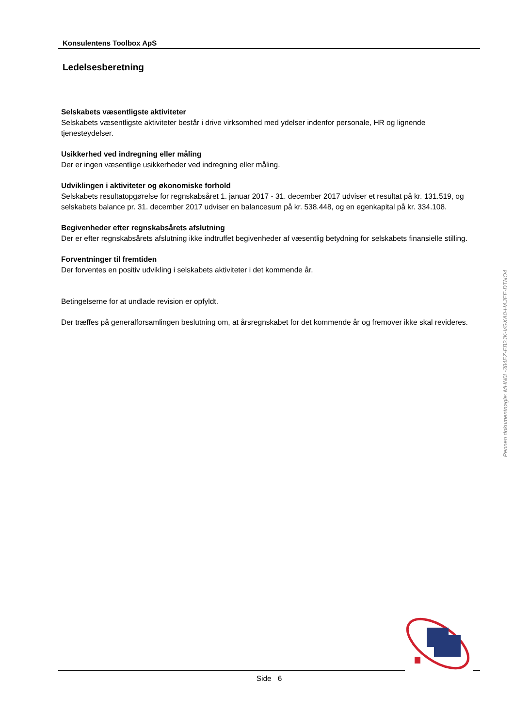Konsulentens Toolbox ApS
Ledelsesberetning
Selskabets væsentligste aktiviteter
Selskabets væsentligste aktiviteter består i drive virksomhed med ydelser indenfor personale, HR og lignende tjenesteydelser.
Usikkerhed ved indregning eller måling
Der er ingen væsentlige usikkerheder ved indregning eller måling.
Udviklingen i aktiviteter og økonomiske forhold
Selskabets resultatopgørelse for regnskabsåret 1. januar 2017 - 31. december 2017 udviser et resultat på kr. 131.519, og selskabets balance pr. 31. december 2017 udviser en balancesum på kr. 538.448, og en egenkapital på kr. 334.108.
Begivenheder efter regnskabsårets afslutning
Der er efter regnskabsårets afslutning ikke indtruffet begivenheder af væsentlig betydning for selskabets finansielle stilling.
Forventninger til fremtiden
Der forventes en positiv udvikling i selskabets aktiviteter i det kommende år.
Betingelserne for at undlade revision er opfyldt.
Der træffes på generalforsamlingen beslutning om, at årsregnskabet for det kommende år og fremover ikke skal revideres.
Penneo dokumentnøgle: MHN0L-384EZ-EB2JK-VGXA0-HAJEE-DTNO4
Side 6